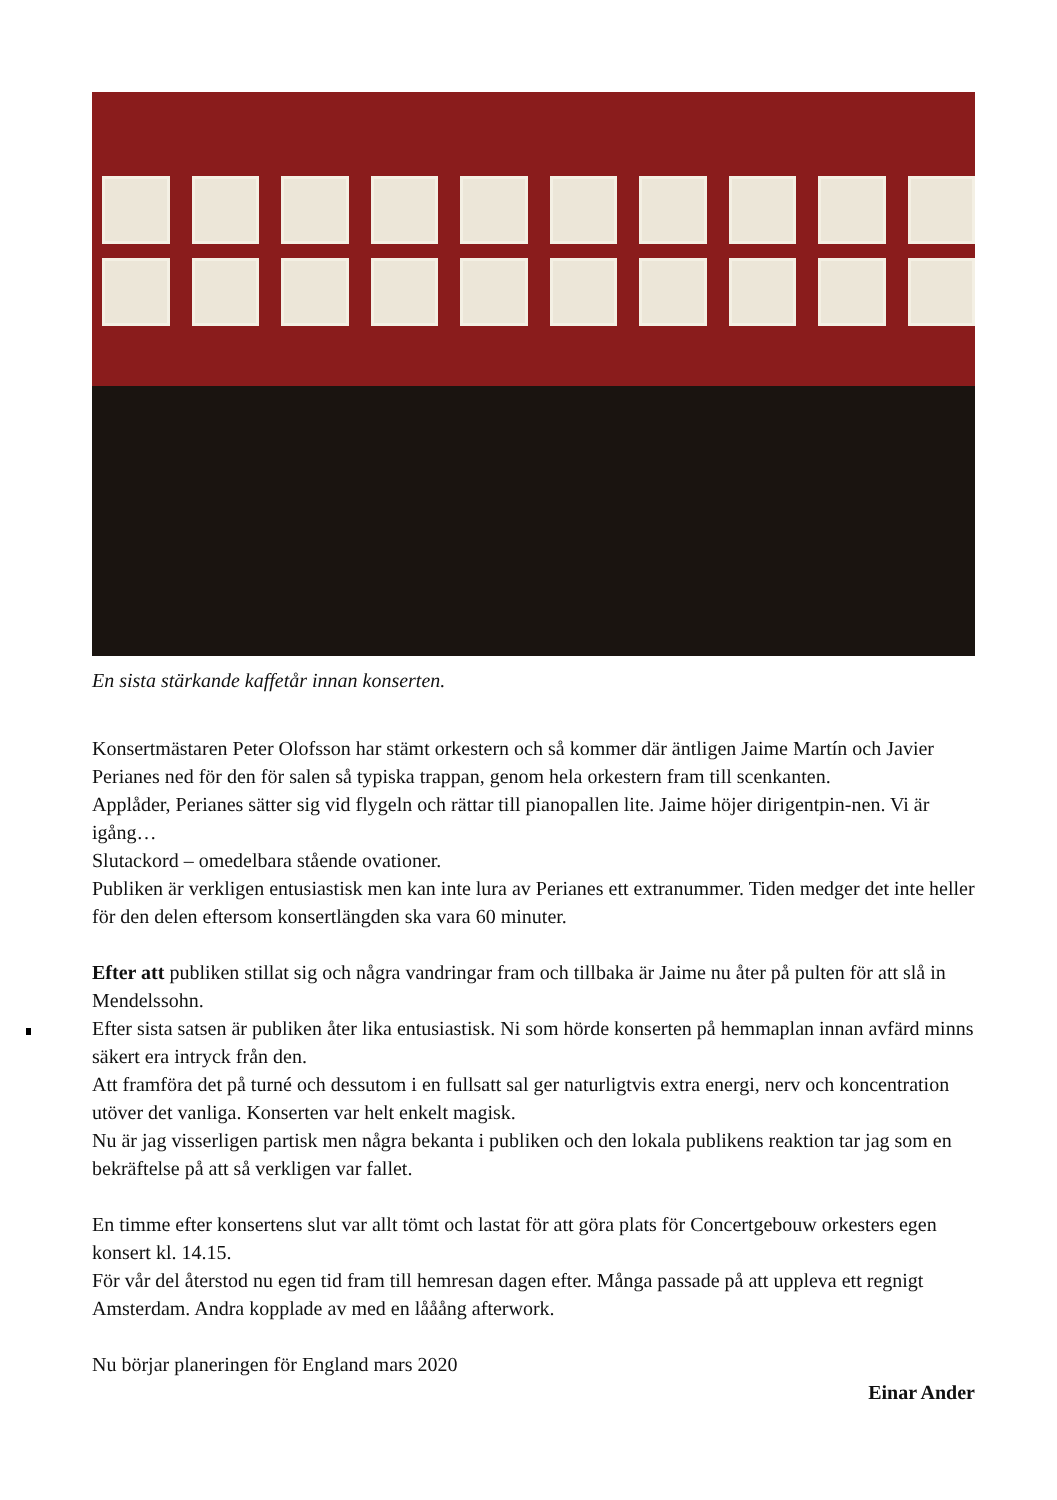En sista stärkande kaffetår innan konserten.
Konsertmästaren Peter Olofsson har stämt orkestern och så kommer där äntligen Jaime Martín och Javier Perianes ned för den för salen så typiska trappan, genom hela orkestern fram till scenkanten.
Applåder, Perianes sätter sig vid flygeln och rättar till pianopallen lite. Jaime höjer dirigentpin-nen. Vi är igång…
Slutackord – omedelbara stående ovationer.
Publiken är verkligen entusiastisk men kan inte lura av Perianes ett extranummer. Tiden medger det inte heller för den delen eftersom konsertlängden ska vara 60 minuter.
Efter att publiken stillat sig och några vandringar fram och tillbaka är Jaime nu åter på pulten för att slå in Mendelssohn.
Efter sista satsen är publiken åter lika entusiastisk. Ni som hörde konserten på hemmaplan innan avfärd minns säkert era intryck från den.
Att framföra det på turné och dessutom i en fullsatt sal ger naturligtvis extra energi, nerv och koncentration utöver det vanliga. Konserten var helt enkelt magisk.
Nu är jag visserligen partisk men några bekanta i publiken och den lokala publikens reaktion tar jag som en bekräftelse på att så verkligen var fallet.
En timme efter konsertens slut var allt tömt och lastat för att göra plats för Concertgebouw orkesters egen konsert kl. 14.15.
För vår del återstod nu egen tid fram till hemresan dagen efter. Många passade på att uppleva ett regnigt Amsterdam. Andra kopplade av med en lååång afterwork.
Nu börjar planeringen för England mars 2020
Einar Ander